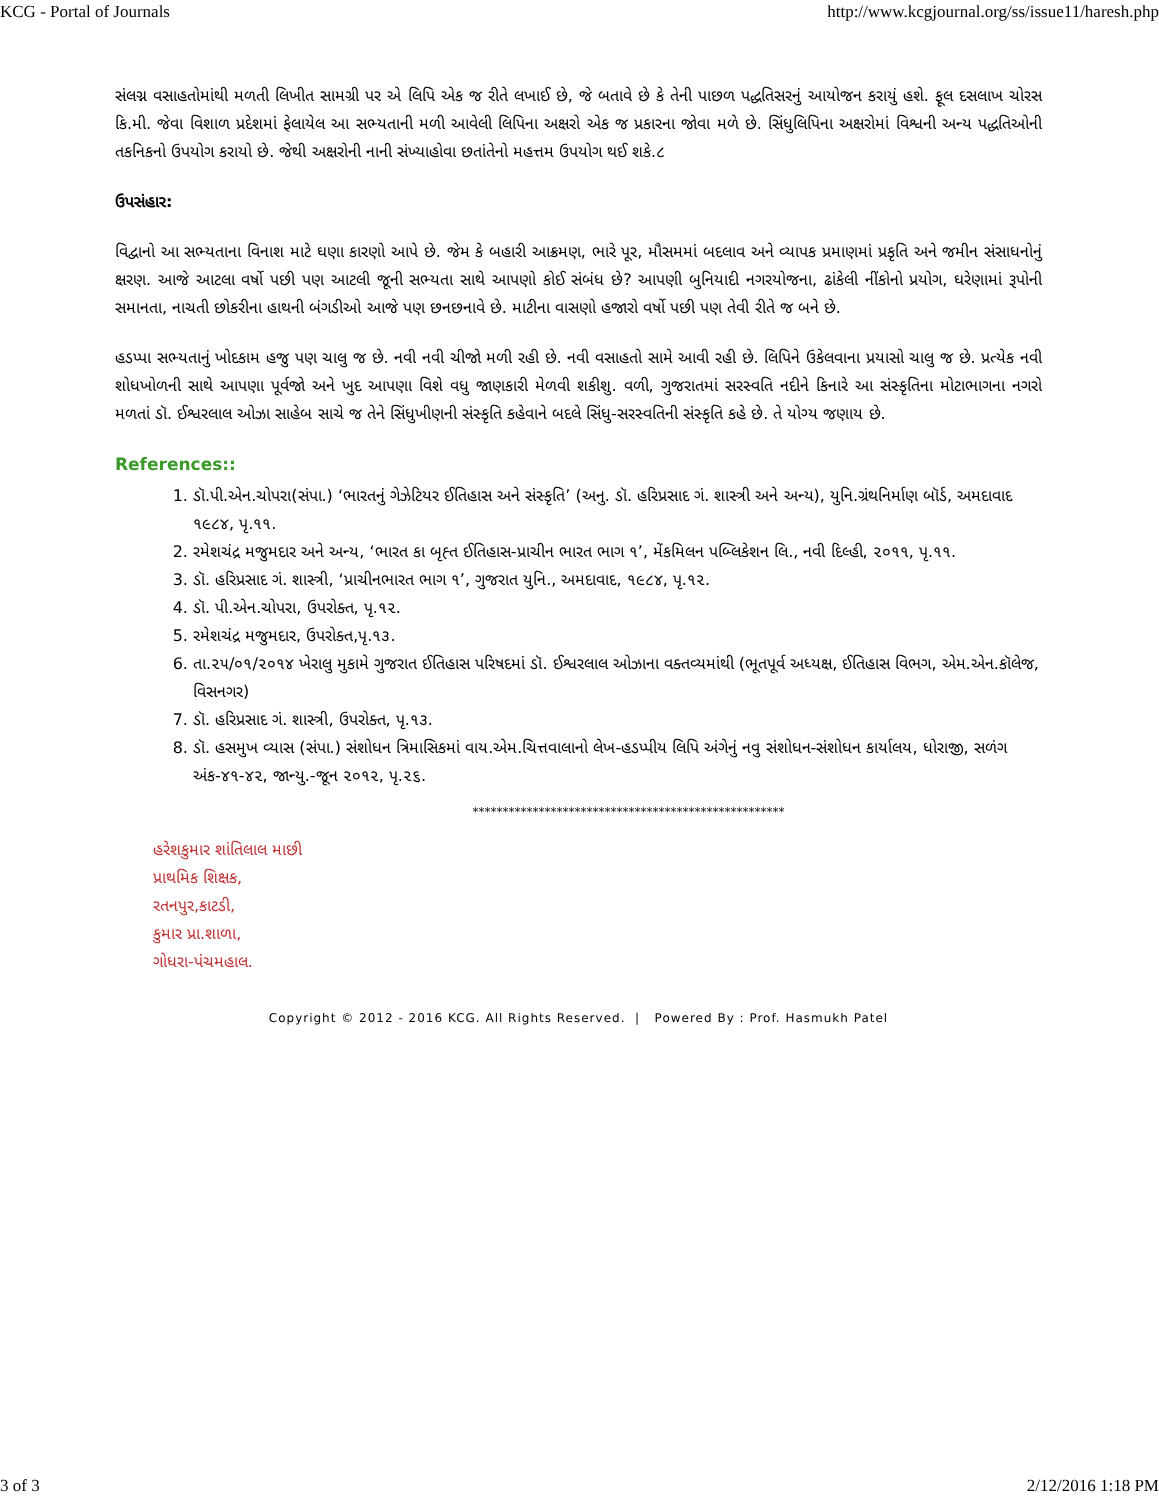KCG - Portal of Journals http://www.kcgjournal.org/ss/issue11/haresh.php
સંલગ્ન વસાહતોમાંથી મળતી લિખીત સામગ્રી પર એ લિપિ એક જ રીતે લખાઈ છે, જે બતાવે છે કે તેની પાછળ પદ્ધતિસરનું આયોજન કરાયું હશે. ફૂલ દસલાખ ચોરસ કિ.મી. જેવા વિશાળ પ્રદેશમાં ફેલાયેલ આ સભ્યતાની મળી આવેલી લિપિના અક્ષરો એક જ પ્રકારના જોવા મળે છે. સિંધુલિપિના અક્ષરોમાં વિશ્વની અન્ય પદ્ધતિઓની તકનિકનો ઉપયોગ કરાયો છે. જેથી અક્ષરોની નાની સંખ્યાહોવા છતાંતેનો મહત્તમ ઉપયોગ થઈ શકે.૮
ઉપસંહાર:
વિદ્વાનો આ સભ્યતાના વિનાશ માટે ઘણા કારણો આપે છે. જેમ કે બહારી આક્રમણ, ભારે પૂર, મૌસમમાં બદલાવ અને વ્યાપક પ્રમાણમાં પ્રકૃતિ અને જમીન સંસાધનોનું ક્ષરણ. આજે આટલા વર્ષો પછી પણ આટલી જૂની સભ્યતા સાથે આપણો કોઈ સંબંધ છે? આપણી બુનિયાદી નગરયોજના, ઢાંકેલી નીંકોનો પ્રયોગ, ઘરેણામાં રૂપોની સમાનતા, નાચતી છોકરીના હાથની બંગડીઓ આજે પણ છનછનાવે છે. માટીના વાસણો હજારો વર્ષો પછી પણ તેવી રીતે જ બને છે.
હડપ્પા સભ્યતાનું ખોદકામ હજુ પણ ચાલુ જ છે. નવી નવી ચીજો મળી રહી છે. નવી વસાહતો સામે આવી રહી છે. લિપિને ઉકેલવાના પ્રયાસો ચાલુ જ છે. પ્રત્યેક નવી શોધખોળની સાથે આપણા પૂર્વજો અને ખુદ આપણા વિશે વધુ જાણકારી મેળવી શકીશુ. વળી, ગુજરાતમાં સરસ્વતિ નદીને કિનારે આ સંસ્કૃતિના મોટાભાગના નગરો મળતાં ડૉ. ઈશ્વરલાલ ઓઝા સાહેબ સાચે જ તેને સિંધુખીણની સંસ્કૃતિ કહેવાને બદલે સિંધુ-સરસ્વતિની સંસ્કૃતિ કહે છે. તે યોગ્ય જણાય છે.
References::
1. ડૉ.પી.એન.ચોપરા(સંપા.) ‘ભારતનું ગેઝેટિયર ઈતિહાસ અને સંસ્કૃતિ’ (અનુ. ડૉ. હરિપ્રસાદ ગં. શાસ્ત્રી અને અન્ય), યુનિ.ગ્રંથનિર્માણ બૉર્ડ, અમદાવાદ ૧૯૮૪, પૃ.૧૧.
2. રમેશચંદ્ર મજુમદાર અને અન્ય, ‘ભારત કા બૃહ્ત ઈતિહાસ-પ્રાચીન ભારત ભાગ ૧’, મેંકમિલન પબ્લિકેશન લિ., નવી દિલ્હી, ૨૦૧૧, પૃ.૧૧.
3. ડૉ. હરિપ્રસાદ ગં. શાસ્ત્રી, ‘પ્રાચીનભારત ભાગ ૧’, ગુજરાત યુનિ., અમદાવાદ, ૧૯૮૪, પૃ.૧૨.
4. ડૉ. પી.એન.ચોપરા, ઉપરોક્ત, પૃ.૧૨.
5. રમેશચંદ્ર મજુમદાર, ઉપરોક્ત,પૃ.૧૩.
6. તા.૨૫/૦૧/૨૦૧૪ ખેરાલુ મુકામે ગુજરાત ઈતિહાસ પરિષદમાં ડૉ. ઈશ્વરલાલ ઓઝાના વક્તવ્યમાંથી (ભૂતપૂર્વ અધ્યક્ષ, ઈતિહાસ વિભગ, એમ.એન.કૉલેજ, વિસનગર)
7. ડૉ. હરિપ્રસાદ ગં. શાસ્ત્રી, ઉપરોક્ત, પૃ.૧૩.
8. ડૉ. હસમુખ વ્યાસ (સંપા.) સંશોધન ત્રિમાસિકમાં વાય.એમ.ચિત્તવાલાનો લેખ-હડપ્પીય લિપિ અંગેનું નવુ સંશોધન-સંશોધન કાર્યાલય, ધોરાજી, સળંગ અંક-૪૧-૪૨, જાન્યુ.-જૂન ૨૦૧૨, પૃ.૨૬.
****************************************************
હરેશકુમાર શાંતિલાલ માછી
પ્રાથમિક શિક્ષક,
રતનપુર,કાટડી,
કુમાર પ્રા.શાળા,
ગોધરા-પંચમહાલ.
Copyright © 2012 - 2016 KCG. All Rights Reserved. | Powered By : Prof. Hasmukh Patel
3 of 3 2/12/2016 1:18 PM